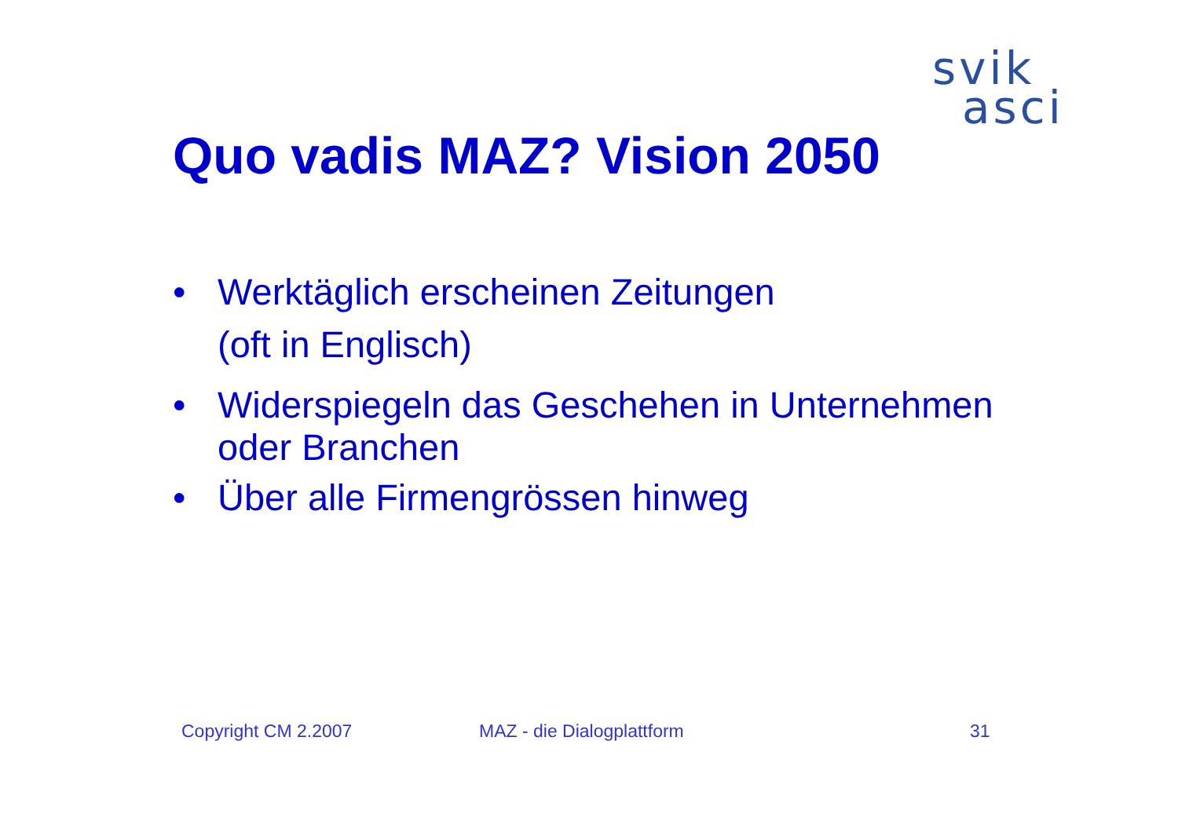svik
asci
Quo vadis MAZ? Vision 2050
• Werktäglich erscheinen Zeitungen
(oft in Englisch)
• Widerspiegeln das Geschehen in Unternehmen oder Branchen
• Über alle Firmengrössen hinweg
Copyright CM 2.2007 MAZ - die Dialogplattform 31